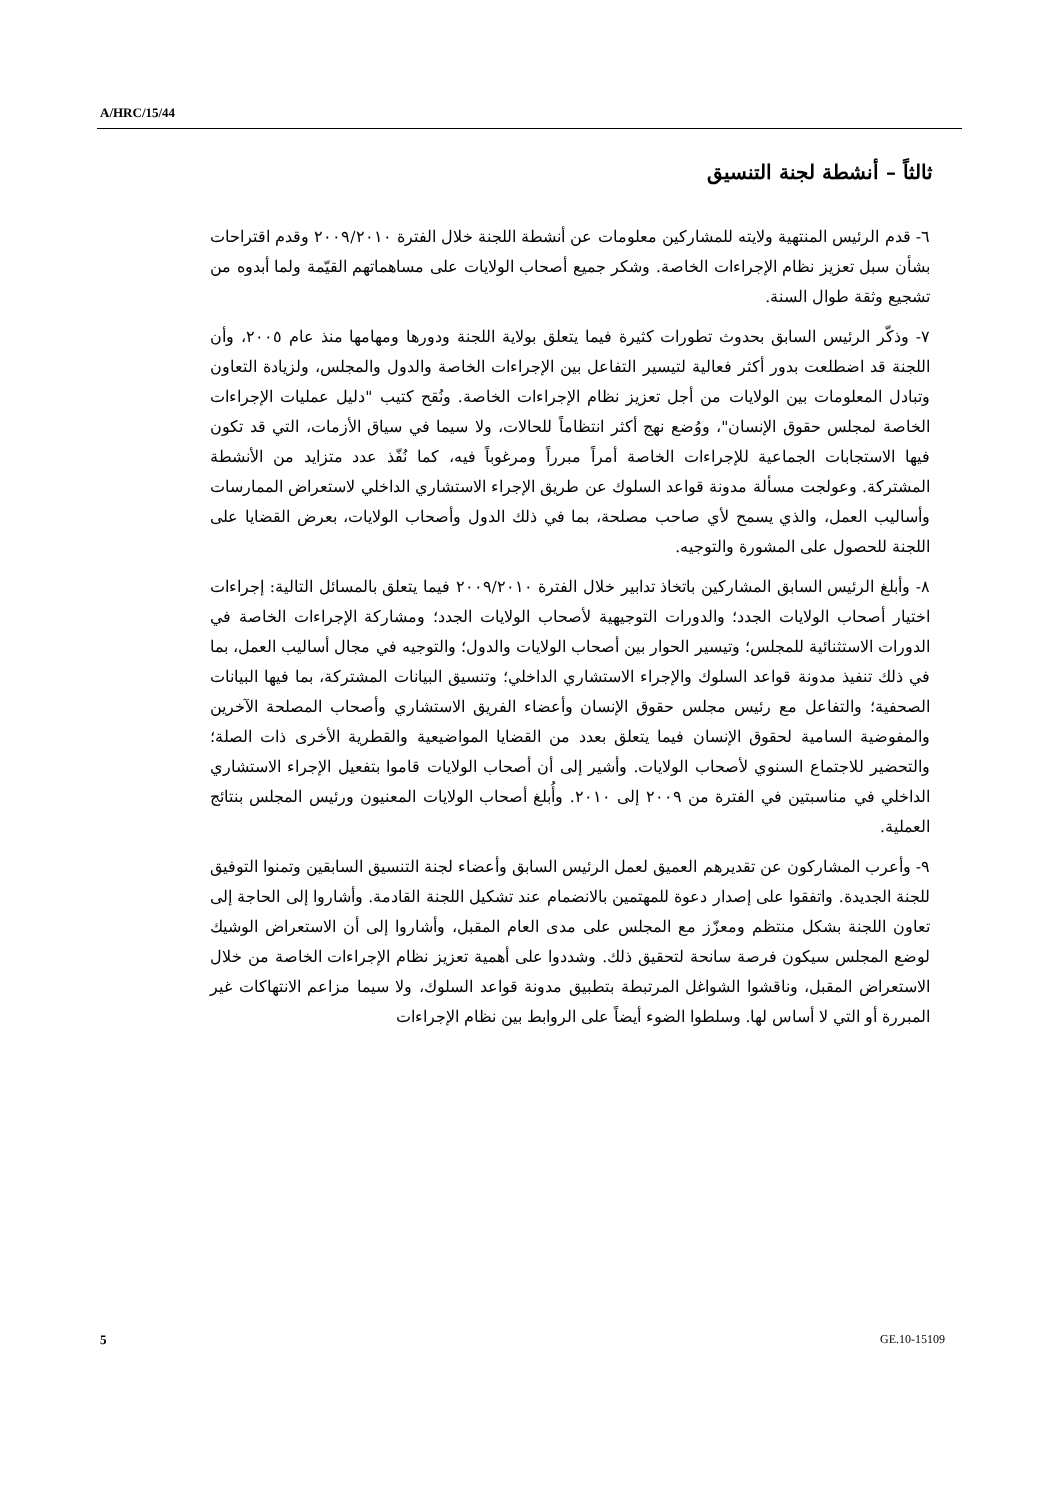A/HRC/15/44
ثالثاً – أنشطة لجنة التنسيق
٦- قدم الرئيس المنتهية ولايته للمشاركين معلومات عن أنشطة اللجنة خلال الفترة ٢٠٠٩/٢٠١٠ وقدم اقتراحات بشأن سبل تعزيز نظام الإجراءات الخاصة. وشكر جميع أصحاب الولايات على مساهماتهم القيّمة ولما أبدوه من تشجيع وثقة طوال السنة.
٧- وذكّر الرئيس السابق بحدوث تطورات كثيرة فيما يتعلق بولاية اللجنة ودورها ومهامها منذ عام ٢٠٠٥، وأن اللجنة قد اضطلعت بدور أكثر فعالية لتيسير التفاعل بين الإجراءات الخاصة والدول والمجلس، ولزيادة التعاون وتبادل المعلومات بين الولايات من أجل تعزيز نظام الإجراءات الخاصة. ونُقح كتيب "دليل عمليات الإجراءات الخاصة لمجلس حقوق الإنسان"، ووُضع نهج أكثر انتظاماً للحالات، ولا سيما في سياق الأزمات، التي قد تكون فيها الاستجابات الجماعية للإجراءات الخاصة أمراً مبرراً ومرغوباً فيه، كما نُفّذ عدد متزايد من الأنشطة المشتركة. وعولجت مسألة مدونة قواعد السلوك عن طريق الإجراء الاستشاري الداخلي لاستعراض الممارسات وأساليب العمل، والذي يسمح لأي صاحب مصلحة، بما في ذلك الدول وأصحاب الولايات، بعرض القضايا على اللجنة للحصول على المشورة والتوجيه.
٨- وأبلغ الرئيس السابق المشاركين باتخاذ تدابير خلال الفترة ٢٠٠٩/٢٠١٠ فيما يتعلق بالمسائل التالية: إجراءات اختيار أصحاب الولايات الجدد؛ والدورات التوجيهية لأصحاب الولايات الجدد؛ ومشاركة الإجراءات الخاصة في الدورات الاستثنائية للمجلس؛ وتيسير الحوار بين أصحاب الولايات والدول؛ والتوجيه في مجال أساليب العمل، بما في ذلك تنفيذ مدونة قواعد السلوك والإجراء الاستشاري الداخلي؛ وتنسيق البيانات المشتركة، بما فيها البيانات الصحفية؛ والتفاعل مع رئيس مجلس حقوق الإنسان وأعضاء الفريق الاستشاري وأصحاب المصلحة الآخرين والمفوضية السامية لحقوق الإنسان فيما يتعلق بعدد من القضايا المواضيعية والقطرية الأخرى ذات الصلة؛ والتحضير للاجتماع السنوي لأصحاب الولايات. وأشير إلى أن أصحاب الولايات قاموا بتفعيل الإجراء الاستشاري الداخلي في مناسبتين في الفترة من ٢٠٠٩ إلى ٢٠١٠. وأُبلغ أصحاب الولايات المعنيون ورئيس المجلس بنتائج العملية.
٩- وأعرب المشاركون عن تقديرهم العميق لعمل الرئيس السابق وأعضاء لجنة التنسيق السابقين وتمنوا التوفيق للجنة الجديدة. واتفقوا على إصدار دعوة للمهتمين بالانضمام عند تشكيل اللجنة القادمة. وأشاروا إلى الحاجة إلى تعاون اللجنة بشكل منتظم ومعزّز مع المجلس على مدى العام المقبل، وأشاروا إلى أن الاستعراض الوشيك لوضع المجلس سيكون فرصة سانحة لتحقيق ذلك. وشددوا على أهمية تعزيز نظام الإجراءات الخاصة من خلال الاستعراض المقبل، وناقشوا الشواغل المرتبطة بتطبيق مدونة قواعد السلوك، ولا سيما مزاعم الانتهاكات غير المبررة أو التي لا أساس لها. وسلطوا الضوء أيضاً على الروابط بين نظام الإجراءات
5 GE.10-15109